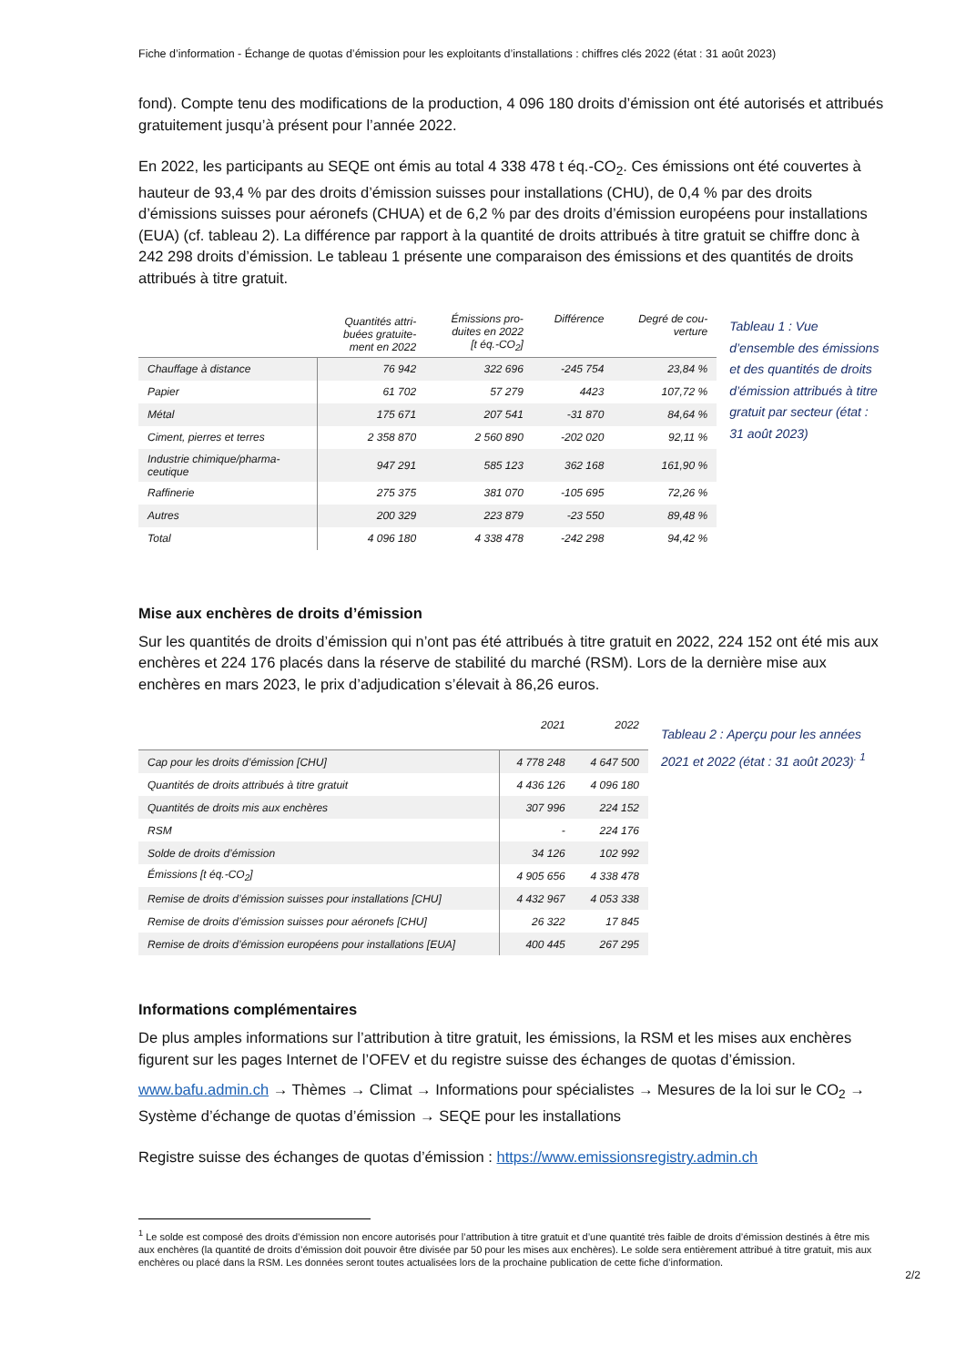Fiche d’information - Échange de quotas d’émission pour les exploitants d’installations : chiffres clés 2022 (état : 31 août 2023)
fond). Compte tenu des modifications de la production, 4 096 180 droits d’émission ont été autorisés et attribués gratuitement jusqu’à présent pour l’année 2022.
En 2022, les participants au SEQE ont émis au total 4 338 478 t éq.-CO<sub>2</sub>. Ces émissions ont été couvertes à hauteur de 93,4 % par des droits d’émission suisses pour installations (CHU), de 0,4 % par des droits d’émissions suisses pour aéronefs (CHUA) et de 6,2 % par des droits d’émission européens pour installations (EUA) (cf. tableau 2). La différence par rapport à la quantité de droits attribués à titre gratuit se chiffre donc à 242 298 droits d’émission. Le tableau 1 présente une comparaison des émissions et des quantités de droits attribués à titre gratuit.
| | Quantités attri- buées gratuite- ment en 2022 | Émissions pro- duites en 2022 [t éq.-CO<sub>2</sub>] | Différence | Degré de cou- verture |
| --- | --- | --- | --- | --- |
| Chauffage à distance | 76 942 | 322 696 | -245 754 | 23,84 % |
| Papier | 61 702 | 57 279 | 4423 | 107,72 % |
| Métal | 175 671 | 207 541 | -31 870 | 84,64 % |
| Ciment, pierres et terres | 2 358 870 | 2 560 890 | -202 020 | 92,11 % |
| Industrie chimique/pharma- ceutique | 947 291 | 585 123 | 362 168 | 161,90 % |
| Raffinerie | 275 375 | 381 070 | -105 695 | 72,26 % |
| Autres | 200 329 | 223 879 | -23 550 | 89,48 % |
| Total | 4 096 180 | 4 338 478 | -242 298 | 94,42 % |
Tableau 1 : Vue d’ensemble des émissions et des quantités de droits d’émission attribués à titre gratuit par secteur (état : 31 août 2023)
Mise aux enchères de droits d’émission
Sur les quantités de droits d’émission qui n’ont pas été attribués à titre gratuit en 2022, 224 152 ont été mis aux enchères et 224 176 placés dans la réserve de stabilité du marché (RSM). Lors de la dernière mise aux enchères en mars 2023, le prix d’adjudication s’élevait à 86,26 euros.
| | 2021 | 2022 |
| --- | --- | --- |
| Cap pour les droits d’émission [CHU] | 4 778 248 | 4 647 500 |
| Quantités de droits attribués à titre gratuit | 4 436 126 | 4 096 180 |
| Quantités de droits mis aux enchères | 307 996 | 224 152 |
| RSM | - | 224 176 |
| Solde de droits d’émission | 34 126 | 102 992 |
| Émissions [t éq.-CO<sub>2</sub>] | 4 905 656 | 4 338 478 |
| Remise de droits d’émission suisses pour installations [CHU] | 4 432 967 | 4 053 338 |
| Remise de droits d’émission suisses pour aéronefs [CHU] | 26 322 | 17 845 |
| Remise de droits d’émission européens pour installations [EUA] | 400 445 | 267 295 |
Tableau 2 : Aperçu pour les années 2021 et 2022 (état : 31 août 2023)<sup>. 1</sup>
Informations complémentaires
De plus amples informations sur l’attribution à titre gratuit, les émissions, la RSM et les mises aux enchères figurent sur les pages Internet de l’OFEV et du registre suisse des échanges de quotas d’émission.
www.bafu.admin.ch → Thèmes → Climat → Informations pour spécialistes → Mesures de la loi sur le CO<sub>2</sub> → Système d’échange de quotas d’émission → SEQE pour les installations
Registre suisse des échanges de quotas d’émission : https://www.emissionsregistry.admin.ch
<sup>1</sup> Le solde est composé des droits d’émission non encore autorisés pour l’attribution à titre gratuit et d’une quantité très faible de droits d’émission destinés à être mis aux enchères (la quantité de droits d’émission doit pouvoir être divisée par 50 pour les mises aux enchères). Le solde sera entièrement attribué à titre gratuit, mis aux enchères ou placé dans la RSM. Les données seront toutes actualisées lors de la prochaine publication de cette fiche d’information.
2/2